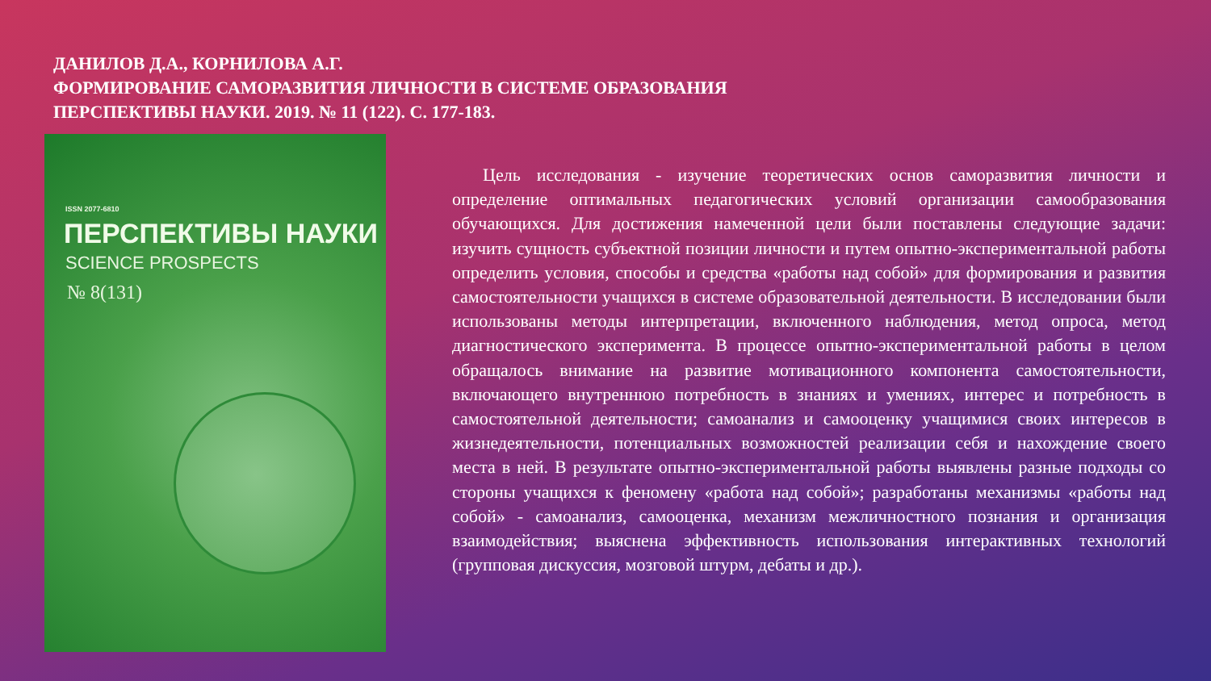ДАНИЛОВ Д.А., КОРНИЛОВА А.Г.
ФОРМИРОВАНИЕ САМОРАЗВИТИЯ ЛИЧНОСТИ В СИСТЕМЕ ОБРАЗОВАНИЯ
ПЕРСПЕКТИВЫ НАУКИ. 2019. № 11 (122). С. 177-183.
ISSN 2077-6810
ПЕРСПЕКТИВЫ НАУКИ
SCIENCE PROSPECTS
№ 8(131)
Цель исследования - изучение теоретических основ саморазвития личности и определение оптимальных педагогических условий организации самообразования обучающихся. Для достижения намеченной цели были поставлены следующие задачи: изучить сущность субъектной позиции личности и путем опытно-экспериментальной работы определить условия, способы и средства «работы над собой» для формирования и развития самостоятельности учащихся в системе образовательной деятельности. В исследовании были использованы методы интерпретации, включенного наблюдения, метод опроса, метод диагностического эксперимента. В процессе опытно-экспериментальной работы в целом обращалось внимание на развитие мотивационного компонента самостоятельности, включающего внутреннюю потребность в знаниях и умениях, интерес и потребность в самостоятельной деятельности; самоанализ и самооценку учащимися своих интересов в жизнедеятельности, потенциальных возможностей реализации себя и нахождение своего места в ней. В результате опытно-экспериментальной работы выявлены разные подходы со стороны учащихся к феномену «работа над собой»; разработаны механизмы «работы над собой» - самоанализ, самооценка, механизм межличностного познания и организация взаимодействия; выяснена эффективность использования интерактивных технологий (групповая дискуссия, мозговой штурм, дебаты и др.).